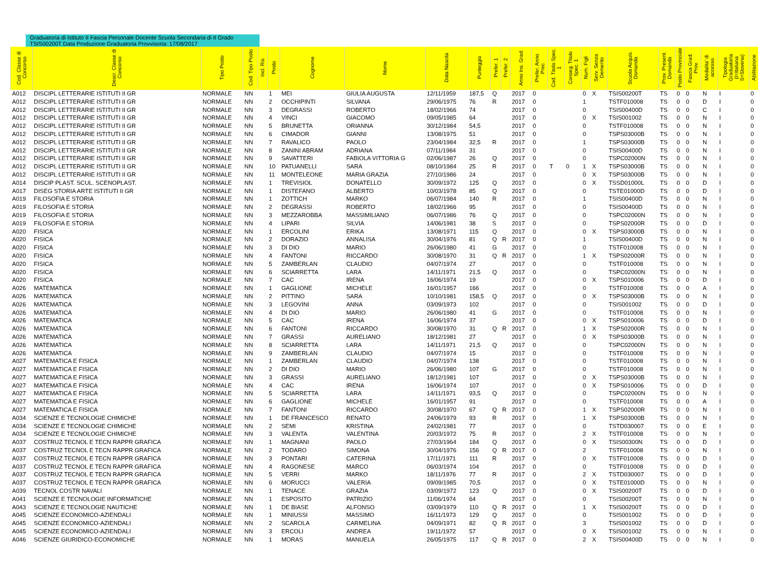Graduatoria di Istituto II Fascia Personale Docente Scuola Secondaria di II Grado
TSIS00200T Data Produzione Graduatoria Provvisoria: 17/08/2017
| Cod. Classe di Concorso | Descr. Classe di Concorso | Tipo Posto | Cod. Tipo Posto | Incl. Ris | Posto | Cognome | Nome | Data Nascita | Punteggio | Prefer. 1 | Prefer. 2 | Anno Ins. Grad. | Prefer. Anno Prec. | Cod. Titolo Spec. 1 | Conseg. Titolo Spec. 1 | Num. Figli | Serv. Senza Demerito | Scuola Acquis. Domanda | Prov. Present. Domanda | Posto Provinciale | Fascia Grad. Prov. | Modalita' di accesso | Tipologia Graduatoria (I=Italiana S=Slovena) | Abilitazione |
| --- | --- | --- | --- | --- | --- | --- | --- | --- | --- | --- | --- | --- | --- | --- | --- | --- | --- | --- | --- | --- | --- | --- | --- | --- |
| A012 | DISCIPL LETTERARIE ISTITUTI II GR | NORMALE | NN | | 1 | MEI | GIULIA AUGUSTA | 12/11/1959 | 187,5 | Q | | 2017 | 0 | | | 0 | X | TSIS00200T | TS | 0 | 0 | N | I | 0 |
| A012 | DISCIPL LETTERARIE ISTITUTI II GR | NORMALE | NN | | 2 | OCCHIPINTI | SILVANA | 29/06/1975 | 76 | R | | 2017 | 0 | | | 1 | | TSTF010008 | TS | 0 | 0 | D | I | 0 |
| A012 | DISCIPL LETTERARIE ISTITUTI II GR | NORMALE | NN | | 3 | DEGRASSI | ROBERTO | 18/02/1966 | 74 | | | 2017 | 0 | | | 0 | | TSIS00400D | TS | 0 | 0 | C | I | 0 |
| A012 | DISCIPL LETTERARIE ISTITUTI II GR | NORMALE | NN | | 4 | VINCI | GIACOMO | 09/05/1985 | 64 | | | 2017 | 0 | | | 0 | X | TSIS001002 | TS | 0 | 0 | N | I | 0 |
| A012 | DISCIPL LETTERARIE ISTITUTI II GR | NORMALE | NN | | 5 | BRUNETTA | ORIANNA | 30/12/1984 | 54,5 | | | 2017 | 0 | | | 0 | | TSTF010008 | TS | 0 | 0 | N | I | 0 |
| A012 | DISCIPL LETTERARIE ISTITUTI II GR | NORMALE | NN | | 6 | CIMADOR | GIANNI | 13/08/1975 | 51 | | | 2017 | 0 | | | 0 | | TSPS03000B | TS | 0 | 0 | N | I | 0 |
| A012 | DISCIPL LETTERARIE ISTITUTI II GR | NORMALE | NN | | 7 | RAVALICO | PAOLO | 23/04/1984 | 32,5 | R | | 2017 | 0 | | | 1 | | TSPS03000B | TS | 0 | 0 | N | I | 0 |
| A012 | DISCIPL LETTERARIE ISTITUTI II GR | NORMALE | NN | | 8 | ZANINI ABRAM | ADRIANA | 07/11/1984 | 31 | | | 2017 | 0 | | | 0 | | TSIS00400D | TS | 0 | 0 | N | I | 0 |
| A012 | DISCIPL LETTERARIE ISTITUTI II GR | NORMALE | NN | | 9 | SAVATTERI | FABIOLA VITTORIA G | 02/06/1987 | 26 | Q | | 2017 | 0 | | | 0 | | TSPC02000N | TS | 0 | 0 | N | I | 0 |
| A012 | DISCIPL LETTERARIE ISTITUTI II GR | NORMALE | NN | | 10 | PATUANELLI | SARA | 08/10/1984 | 25 | R | | 2017 | 0 | T | 0 | 1 | X | TSPS03000B | TS | 0 | 0 | N | I | 0 |
| A012 | DISCIPL LETTERARIE ISTITUTI II GR | NORMALE | NN | | 11 | MONTELEONE | MARIA GRAZIA | 27/10/1986 | 24 | | | 2017 | 0 | | | 0 | X | TSPS03000B | TS | 0 | 0 | N | I | 0 |
| A014 | DISCIP PLAST. SCUL. SCENOPLAST. | NORMALE | NN | | 1 | TREVISIOL | DONATELLO | 30/09/1972 | 125 | Q | | 2017 | 0 | | | 0 | X | TSSD01000L | TS | 0 | 0 | D | I | 0 |
| A017 | DISEG STORIA ARTE ISTITUTI II GR | NORMALE | NN | | 1 | DISTEFANO | ALBERTO | 10/03/1978 | 85 | Q | | 2017 | 0 | | | 0 | | TSTE01000D | TS | 0 | 0 | D | I | 0 |
| A019 | FILOSOFIA E STORIA | NORMALE | NN | | 1 | ZOTTICH | MARKO | 06/07/1984 | 140 | R | | 2017 | 0 | | | 1 | | TSIS00400D | TS | 0 | 0 | N | I | 0 |
| A019 | FILOSOFIA E STORIA | NORMALE | NN | | 2 | DEGRASSI | ROBERTO | 18/02/1966 | 95 | | | 2017 | 0 | | | 0 | | TSIS00400D | TS | 0 | 0 | N | I | 0 |
| A019 | FILOSOFIA E STORIA | NORMALE | NN | | 3 | MEZZAROBBA | MASSIMILIANO | 06/07/1986 | 76 | Q | | 2017 | 0 | | | 0 | | TSPC02000N | TS | 0 | 0 | N | I | 0 |
| A019 | FILOSOFIA E STORIA | NORMALE | NN | | 4 | LIPARI | SILVIA | 14/06/1981 | 38 | S | | 2017 | 0 | | | 0 | | TSPS02000R | TS | 0 | 0 | D | I | 0 |
| A020 | FISICA | NORMALE | NN | | 1 | ERCOLINI | ERIKA | 13/08/1971 | 115 | Q | | 2017 | 0 | | | 0 | X | TSPS03000B | TS | 0 | 0 | N | I | 0 |
| A020 | FISICA | NORMALE | NN | | 2 | DORAZIO | ANNALISA | 30/04/1976 | 81 | Q | R | 2017 | 0 | | | 1 | | TSIS00400D | TS | 0 | 0 | N | I | 0 |
| A020 | FISICA | NORMALE | NN | | 3 | DI DIO | MARIO | 26/06/1980 | 41 | G | | 2017 | 0 | | | 0 | | TSTF010008 | TS | 0 | 0 | N | I | 0 |
| A020 | FISICA | NORMALE | NN | | 4 | FANTONI | RICCARDO | 30/08/1970 | 31 | Q | R | 2017 | 0 | | | 1 | X | TSPS02000R | TS | 0 | 0 | N | I | 0 |
| A020 | FISICA | NORMALE | NN | | 5 | ZAMBERLAN | CLAUDIO | 04/07/1974 | 27 | | | 2017 | 0 | | | 0 | | TSTF010008 | TS | 0 | 0 | N | I | 0 |
| A020 | FISICA | NORMALE | NN | | 6 | SCIARRETTA | LARA | 14/11/1971 | 21,5 | Q | | 2017 | 0 | | | 0 | | TSPC02000N | TS | 0 | 0 | N | I | 0 |
| A020 | FISICA | NORMALE | NN | | 7 | CAC | IRENA | 16/06/1974 | 19 | | | 2017 | 0 | | | 0 | X | TSPS010006 | TS | 0 | 0 | D | I | 0 |
| A026 | MATEMATICA | NORMALE | NN | | 1 | GAGLIONE | MICHELE | 16/01/1957 | 166 | | | 2017 | 0 | | | 0 | | TSTF010008 | TS | 0 | 0 | A | I | 0 |
| A026 | MATEMATICA | NORMALE | NN | | 2 | PITTINO | SARA | 10/10/1981 | 158,5 | Q | | 2017 | 0 | | | 0 | X | TSPS03000B | TS | 0 | 0 | N | I | 0 |
| A026 | MATEMATICA | NORMALE | NN | | 3 | LEGOVINI | ANNA | 03/09/1973 | 102 | | | 2017 | 0 | | | 0 | | TSIS001002 | TS | 0 | 0 | D | I | 0 |
| A026 | MATEMATICA | NORMALE | NN | | 4 | DI DIO | MARIO | 26/06/1980 | 41 | G | | 2017 | 0 | | | 0 | | TSTF010008 | TS | 0 | 0 | N | I | 0 |
| A026 | MATEMATICA | NORMALE | NN | | 5 | CAC | IRENA | 16/06/1974 | 37 | | | 2017 | 0 | | | 0 | X | TSPS010006 | TS | 0 | 0 | D | I | 0 |
| A026 | MATEMATICA | NORMALE | NN | | 6 | FANTONI | RICCARDO | 30/08/1970 | 31 | Q | R | 2017 | 0 | | | 1 | X | TSPS02000R | TS | 0 | 0 | N | I | 0 |
| A026 | MATEMATICA | NORMALE | NN | | 7 | GRASSI | AURELIANO | 18/12/1981 | 27 | | | 2017 | 0 | | | 0 | X | TSPS03000B | TS | 0 | 0 | N | I | 0 |
| A026 | MATEMATICA | NORMALE | NN | | 8 | SCIARRETTA | LARA | 14/11/1971 | 21,5 | Q | | 2017 | 0 | | | 0 | | TSPC02000N | TS | 0 | 0 | N | I | 0 |
| A026 | MATEMATICA | NORMALE | NN | | 9 | ZAMBERLAN | CLAUDIO | 04/07/1974 | 15 | | | 2017 | 0 | | | 0 | | TSTF010008 | TS | 0 | 0 | N | I | 0 |
| A027 | MATEMATICA E FISICA | NORMALE | NN | | 1 | ZAMBERLAN | CLAUDIO | 04/07/1974 | 138 | | | 2017 | 0 | | | 0 | | TSTF010008 | TS | 0 | 0 | N | I | 0 |
| A027 | MATEMATICA E FISICA | NORMALE | NN | | 2 | DI DIO | MARIO | 26/06/1980 | 107 | G | | 2017 | 0 | | | 0 | | TSTF010008 | TS | 0 | 0 | N | I | 0 |
| A027 | MATEMATICA E FISICA | NORMALE | NN | | 3 | GRASSI | AURELIANO | 18/12/1981 | 107 | | | 2017 | 0 | | | 0 | X | TSPS03000B | TS | 0 | 0 | N | I | 0 |
| A027 | MATEMATICA E FISICA | NORMALE | NN | | 4 | CAC | IRENA | 16/06/1974 | 107 | | | 2017 | 0 | | | 0 | X | TSPS010006 | TS | 0 | 0 | D | I | 0 |
| A027 | MATEMATICA E FISICA | NORMALE | NN | | 5 | SCIARRETTA | LARA | 14/11/1971 | 93,5 | Q | | 2017 | 0 | | | 0 | | TSPC02000N | TS | 0 | 0 | N | I | 0 |
| A027 | MATEMATICA E FISICA | NORMALE | NN | | 6 | GAGLIONE | MICHELE | 16/01/1957 | 91 | | | 2017 | 0 | | | 0 | | TSTF010008 | TS | 0 | 0 | A | I | 0 |
| A027 | MATEMATICA E FISICA | NORMALE | NN | | 7 | FANTONI | RICCARDO | 30/08/1970 | 67 | Q | R | 2017 | 0 | | | 1 | X | TSPS02000R | TS | 0 | 0 | N | I | 0 |
| A034 | SCIENZE E TECNOLOGIE CHIMICHE | NORMALE | NN | | 1 | DE FRANCESCO | RENATO | 24/06/1979 | 93 | R | | 2017 | 0 | | | 1 | X | TSPS03000B | TS | 0 | 0 | N | I | 0 |
| A034 | SCIENZE E TECNOLOGIE CHIMICHE | NORMALE | NN | | 2 | SEMI | KRISTINA | 24/02/1981 | 77 | | | 2017 | 0 | | | 0 | | TSTD030007 | TS | 0 | 0 | E | I | 0 |
| A034 | SCIENZE E TECNOLOGIE CHIMICHE | NORMALE | NN | | 3 | VALENTA | VALENTINA | 20/03/1972 | 75 | R | | 2017 | 0 | | | 2 | X | TSTF010008 | TS | 0 | 0 | N | I | 0 |
| A037 | COSTRUZ TECNOL E TECN RAPPR GRAFICA | NORMALE | NN | | 1 | MAGNANI | PAOLO | 27/03/1964 | 184 | Q | | 2017 | 0 | | | 0 | X | TSIS00300N | TS | 0 | 0 | D | I | 0 |
| A037 | COSTRUZ TECNOL E TECN RAPPR GRAFICA | NORMALE | NN | | 2 | TODARO | SIMONA | 30/04/1976 | 156 | Q | R | 2017 | 0 | | | 2 | | TSTF010008 | TS | 0 | 0 | N | I | 0 |
| A037 | COSTRUZ TECNOL E TECN RAPPR GRAFICA | NORMALE | NN | | 3 | PONTARI | CATERINA | 17/11/1971 | 111 | R | | 2017 | 0 | | | 0 | X | TSTF010008 | TS | 0 | 0 | D | I | 0 |
| A037 | COSTRUZ TECNOL E TECN RAPPR GRAFICA | NORMALE | NN | | 4 | RAGONESE | MARCO | 06/03/1974 | 104 | | | 2017 | 0 | | | 0 | | TSTF010008 | TS | 0 | 0 | D | I | 0 |
| A037 | COSTRUZ TECNOL E TECN RAPPR GRAFICA | NORMALE | NN | | 5 | VERRI | MARKO | 18/11/1976 | 77 | R | | 2017 | 0 | | | 2 | X | TSTD030007 | TS | 0 | 0 | D | I | 0 |
| A037 | COSTRUZ TECNOL E TECN RAPPR GRAFICA | NORMALE | NN | | 6 | MORUCCI | VALERIA | 09/09/1985 | 70,5 | | | 2017 | 0 | | | 0 | X | TSTE01000D | TS | 0 | 0 | N | I | 0 |
| A039 | TECNOL COSTR NAVALI | NORMALE | NN | | 1 | TENACE | GRAZIA | 03/09/1972 | 123 | Q | | 2017 | 0 | | | 0 | X | TSIS00200T | TS | 0 | 0 | D | I | 0 |
| A041 | SCIENZE E TECNOLOGIE INFORMATICHE | NORMALE | NN | | 1 | ESPOSITO | PATRIZIO | 11/06/1974 | 64 | | | 2017 | 0 | | | 0 | | TSIS00200T | TS | 0 | 0 | N | I | 0 |
| A043 | SCIENZE E TECNOLOGIE NAUTICHE | NORMALE | NN | | 1 | DE BIASE | ALFONSO | 03/09/1979 | 110 | Q | R | 2017 | 0 | | | 1 | X | TSIS00200T | TS | 0 | 0 | D | I | 0 |
| A045 | SCIENZE ECONOMICO-AZIENDALI | NORMALE | NN | | 1 | MINIUSSI | MASSIMO | 16/11/1973 | 129 | Q | | 2017 | 0 | | | 0 | | TSIS001002 | TS | 0 | 0 | D | I | 0 |
| A045 | SCIENZE ECONOMICO-AZIENDALI | NORMALE | NN | | 2 | SCAROLA | CARMELINA | 04/09/1971 | 82 | Q | R | 2017 | 0 | | | 3 | | TSIS001002 | TS | 0 | 0 | D | I | 0 |
| A045 | SCIENZE ECONOMICO-AZIENDALI | NORMALE | NN | | 3 | ERCOLI | ANDREA | 19/11/1972 | 57 | | | 2017 | 0 | | | 0 | X | TSIS001002 | TS | 0 | 0 | N | I | 0 |
| A046 | SCIENZE GIURIDICO-ECONOMICHE | NORMALE | NN | | 1 | MORAS | MANUELA | 26/05/1975 | 117 | Q | R | 2017 | 0 | | | 2 | X | TSIS00400D | TS | 0 | 0 | N | I | 0 |